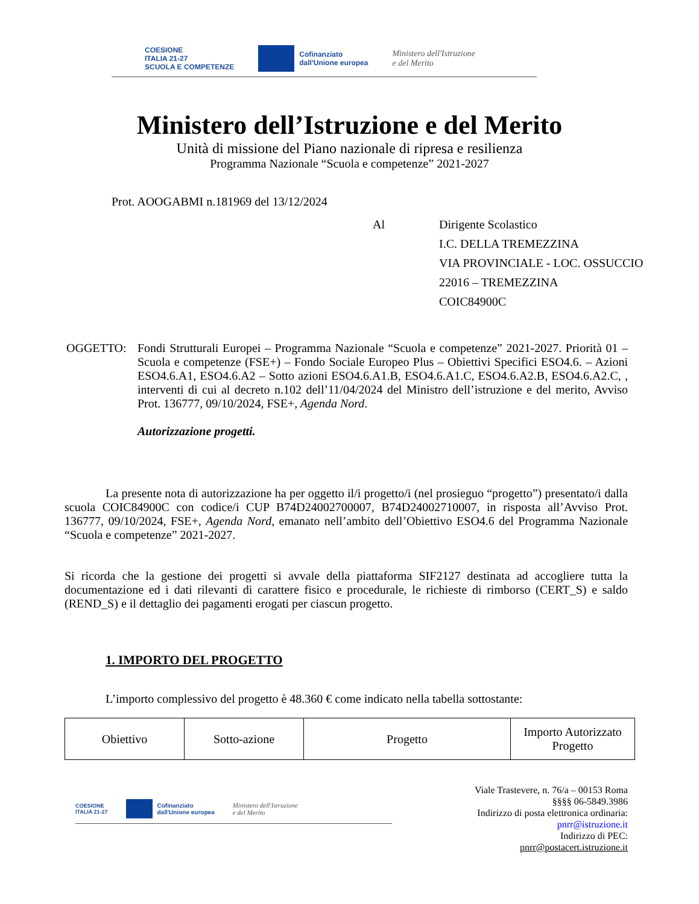COESIONE
ITALIA 21-27
SCUOLA E COMPETENZE
Cofinanziato
dall'Unione europea
Ministero dell'Istruzione
e del Merito
Ministero dell’Istruzione e del Merito
Unità di missione del Piano nazionale di ripresa e resilienza
Programma Nazionale “Scuola e competenze” 2021-2027
Prot. AOOGABMI n.181969 del 13/12/2024
Al Dirigente Scolastico
I.C. DELLA TREMEZZINA
VIA PROVINCIALE - LOC. OSSUCCIO
22016 – TREMEZZINA
COIC84900C
OGGETTO: Fondi Strutturali Europei – Programma Nazionale “Scuola e competenze” 2021-2027. Priorità 01 – Scuola e competenze (FSE+) – Fondo Sociale Europeo Plus – Obiettivi Specifici ESO4.6. – Azioni ESO4.6.A1, ESO4.6.A2 – Sotto azioni ESO4.6.A1.B, ESO4.6.A1.C, ESO4.6.A2.B, ESO4.6.A2.C, , interventi di cui al decreto n.102 dell’11/04/2024 del Ministro dell’istruzione e del merito, Avviso Prot. 136777, 09/10/2024, FSE+, Agenda Nord.
Autorizzazione progetti.
La presente nota di autorizzazione ha per oggetto il/i progetto/i (nel prosieguo “progetto”) presentato/i dalla scuola COIC84900C con codice/i CUP B74D24002700007, B74D24002710007, in risposta all’Avviso Prot. 136777, 09/10/2024, FSE+, Agenda Nord, emanato nell’ambito dell’Obiettivo ESO4.6 del Programma Nazionale “Scuola e competenze” 2021-2027.
Si ricorda che la gestione dei progetti si avvale della piattaforma SIF2127 destinata ad accogliere tutta la documentazione ed i dati rilevanti di carattere fisico e procedurale, le richieste di rimborso (CERT_S) e saldo (REND_S) e il dettaglio dei pagamenti erogati per ciascun progetto.
1. IMPORTO DEL PROGETTO
L’importo complessivo del progetto è 48.360 € come indicato nella tabella sottostante:
| Obiettivo | Sotto-azione | Progetto | Importo Autorizzato Progetto |
COESIONE
ITALIA 21-27
Cofinanziato
dall'Unione europea
Ministero dell'Istruzione
e del Merito
Viale Trastevere, n. 76/a – 00153 Roma
§§§§ 06-5849.3986
Indirizzo di posta elettronica ordinaria:
pnrr@istruzione.it
Indirizzo di PEC:
pnrr@postacert.istruzione.it